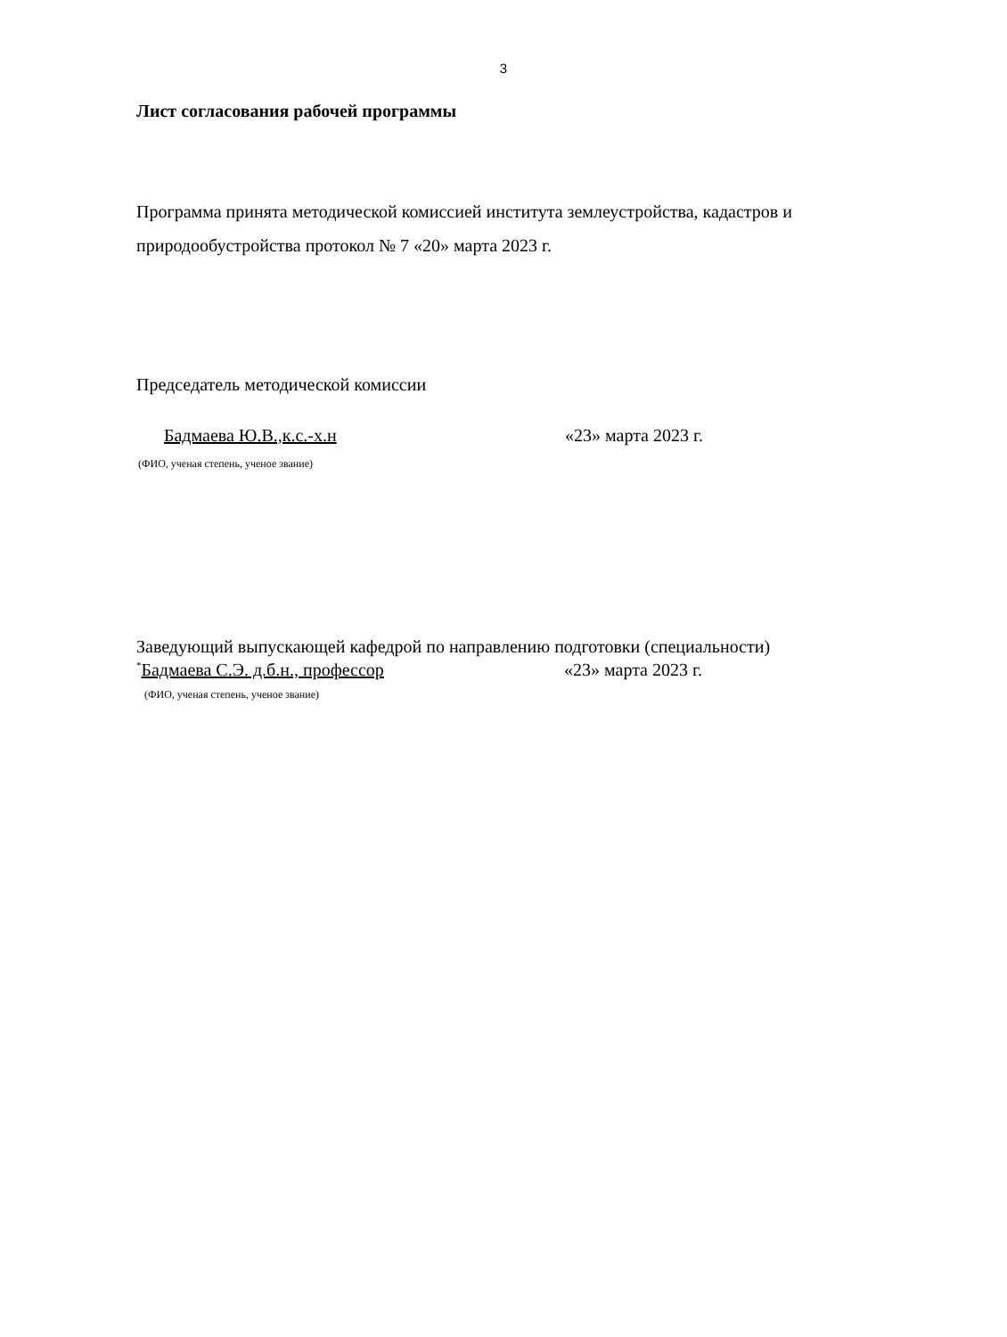3
Лист согласования рабочей программы
Программа принята методической комиссией института землеустройства, кадастров и природообустройства протокол № 7 «20» марта 2023 г.
Председатель методической комиссии
Бадмаева Ю.В.,к.с.-х.н «23» марта 2023 г.
(ФИО, ученая степень, ученое звание)
Заведующий выпускающей кафедрой по направлению подготовки (специальности)
<sup>*</sup> Бадмаева С.Э. д.б.н., профессор «23» марта 2023 г.
(ФИО, ученая степень, ученое звание)